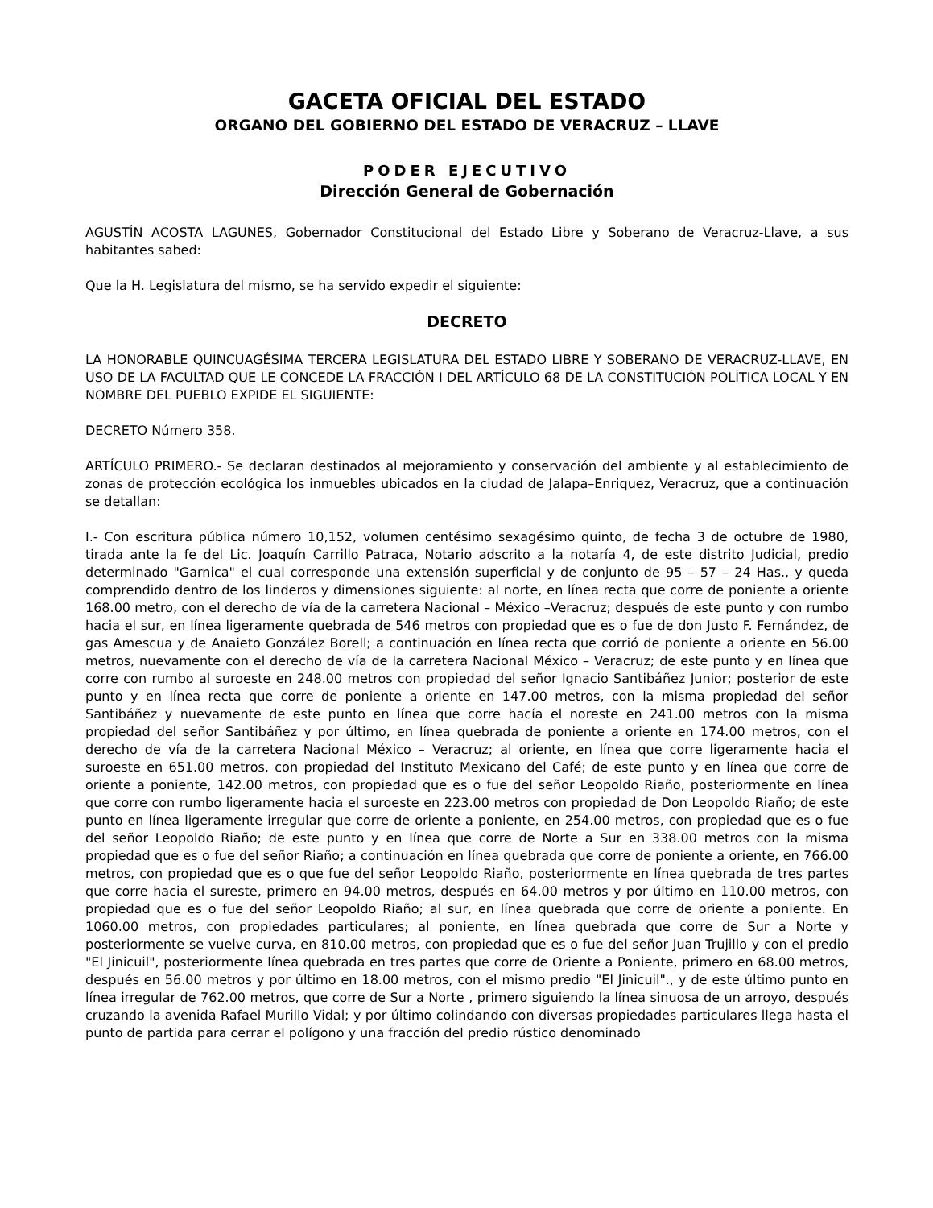GACETA OFICIAL DEL ESTADO
ORGANO DEL GOBIERNO DEL ESTADO DE VERACRUZ – LLAVE
PODER EJECUTIVO
Dirección General de Gobernación
AGUSTÍN ACOSTA LAGUNES, Gobernador Constitucional del Estado Libre y Soberano de Veracruz-Llave, a sus habitantes sabed:
Que la H. Legislatura del mismo, se ha servido expedir el siguiente:
DECRETO
LA HONORABLE QUINCUAGÉSIMA TERCERA LEGISLATURA DEL ESTADO LIBRE Y SOBERANO DE VERACRUZ-LLAVE, EN USO DE LA FACULTAD QUE LE CONCEDE LA FRACCIÓN I DEL ARTÍCULO 68 DE LA CONSTITUCIÓN POLÍTICA LOCAL Y EN NOMBRE DEL PUEBLO EXPIDE EL SIGUIENTE:
DECRETO Número 358.
ARTÍCULO PRIMERO.- Se declaran destinados al mejoramiento y conservación del ambiente y al establecimiento de zonas de protección ecológica los inmuebles ubicados en la ciudad de Jalapa–Enriquez, Veracruz, que a continuación se detallan:
I.- Con escritura pública número 10,152, volumen centésimo sexagésimo quinto, de fecha 3 de octubre de 1980, tirada ante la fe del Lic. Joaquín Carrillo Patraca, Notario adscrito a la notaría 4, de este distrito Judicial, predio determinado "Garnica" el cual corresponde una extensión superficial y de conjunto de 95 – 57 – 24 Has., y queda comprendido dentro de los linderos y dimensiones siguiente: al norte, en línea recta que corre de poniente a oriente 168.00 metro, con el derecho de vía de la carretera Nacional – México –Veracruz; después de este punto y con rumbo hacia el sur, en línea ligeramente quebrada de 546 metros con propiedad que es o fue de don Justo F. Fernández, de gas Amescua y de Anaieto González Borell; a continuación en línea recta que corrió de poniente a oriente en 56.00 metros, nuevamente con el derecho de vía de la carretera Nacional México – Veracruz; de este punto y en línea que corre con rumbo al suroeste en 248.00 metros con propiedad del señor Ignacio Santibáñez Junior; posterior de este punto y en línea recta que corre de poniente a oriente en 147.00 metros, con la misma propiedad del señor Santibáñez y nuevamente de este punto en línea que corre hacía el noreste en 241.00 metros con la misma propiedad del señor Santibáñez y por último, en línea quebrada de poniente a oriente en 174.00 metros, con el derecho de vía de la carretera Nacional México – Veracruz; al oriente, en línea que corre ligeramente hacia el suroeste en 651.00 metros, con propiedad del Instituto Mexicano del Café; de este punto y en línea que corre de oriente a poniente, 142.00 metros, con propiedad que es o fue del señor Leopoldo Riaño, posteriormente en línea que corre con rumbo ligeramente hacia el suroeste en 223.00 metros con propiedad de Don Leopoldo Riaño; de este punto en línea ligeramente irregular que corre de oriente a poniente, en 254.00 metros, con propiedad que es o fue del señor Leopoldo Riaño; de este punto y en línea que corre de Norte a Sur en 338.00 metros con la misma propiedad que es o fue del señor Riaño; a continuación en línea quebrada que corre de poniente a oriente, en 766.00 metros, con propiedad que es o que fue del señor Leopoldo Riaño, posteriormente en línea quebrada de tres partes que corre hacia el sureste, primero en 94.00 metros, después en 64.00 metros y por último en 110.00 metros, con propiedad que es o fue del señor Leopoldo Riaño; al sur, en línea quebrada que corre de oriente a poniente. En 1060.00 metros, con propiedades particulares; al poniente, en línea quebrada que corre de Sur a Norte y posteriormente se vuelve curva, en 810.00 metros, con propiedad que es o fue del señor Juan Trujillo y con el predio "El Jinicuil", posteriormente línea quebrada en tres partes que corre de Oriente a Poniente, primero en 68.00 metros, después en 56.00 metros y por último en 18.00 metros, con el mismo predio "El Jinicuil"., y de este último punto en línea irregular de 762.00 metros, que corre de Sur a Norte , primero siguiendo la línea sinuosa de un arroyo, después cruzando la avenida Rafael Murillo Vidal; y por último colindando con diversas propiedades particulares llega hasta el punto de partida para cerrar el polígono y una fracción del predio rústico denominado